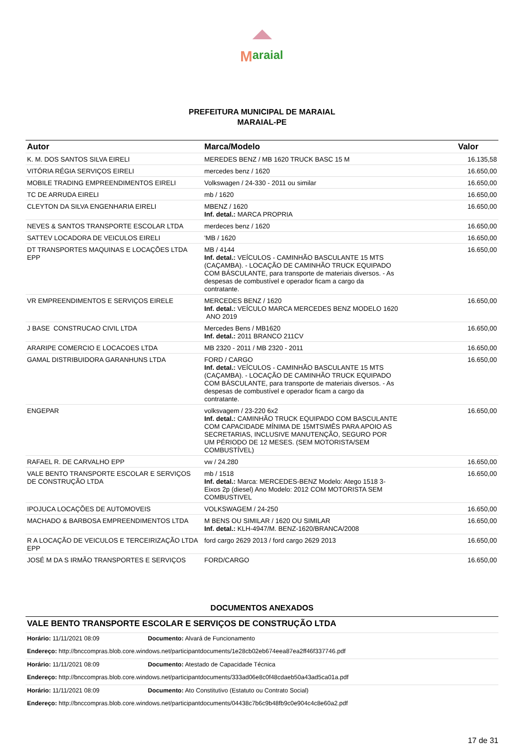M
araial
PREFEITURA MUNICIPAL DE MARAIAL
MARAIAL-PE
| Autor | Marca/Modelo | Valor |
| --- | --- | --- |
| K. M. DOS SANTOS SILVA EIRELI | MEREDES BENZ / MB 1620 TRUCK BASC 15 M | 16.135,58 |
| VITÓRIA RÉGIA SERVIÇOS EIRELI | mercedes benz / 1620 | 16.650,00 |
| MOBILE TRADING EMPREENDIMENTOS EIRELI | Volkswagen / 24-330 - 2011 ou similar | 16.650,00 |
| TC DE ARRUDA EIRELI | mb / 1620 | 16.650,00 |
| CLEYTON DA SILVA ENGENHARIA EIRELI | MBENZ / 1620 Inf. detal.: MARCA PROPRIA | 16.650,00 |
| NEVES & SANTOS TRANSPORTE ESCOLAR LTDA | merdeces benz / 1620 | 16.650,00 |
| SATTEV LOCADORA DE VEICULOS EIRELI | 'MB / 1620 | 16.650,00 |
| DT TRANSPORTES MAQUINAS E LOCAÇÕES LTDA EPP | MB / 4144 Inf. detal.: VEÍCULOS - CAMINHÃO BASCULANTE 15 MTS (CAÇAMBA). - LOCAÇÃO DE CAMINHÃO TRUCK EQUIPADO COM BÁSCULANTE, para transporte de materiais diversos. - As despesas de combustível e operador ficam a cargo da contratante. | 16.650,00 |
| VR EMPREENDIMENTOS E SERVIÇOS EIRELE | MERCEDES BENZ / 1620 Inf. detal.: VEÍCULO MARCA MERCEDES BENZ MODELO 1620 ANO 2019 | 16.650,00 |
| J BASE CONSTRUCAO CIVIL LTDA | Mercedes Bens / MB1620 Inf. detal.: 2011 BRANCO 211CV | 16.650,00 |
| ARARIPE COMERCIO E LOCACOES LTDA | MB 2320 - 2011 / MB 2320 - 2011 | 16.650,00 |
| GAMAL DISTRIBUIDORA GARANHUNS LTDA | FORD / CARGO Inf. detal.: VEÍCULOS - CAMINHÃO BASCULANTE 15 MTS (CAÇAMBA). - LOCAÇÃO DE CAMINHÃO TRUCK EQUIPADO COM BÁSCULANTE, para transporte de materiais diversos. - As despesas de combustível e operador ficam a cargo da contratante. | 16.650,00 |
| ENGEPAR | volksvagem / 23-220 6x2 Inf. detal.: CAMINHÃO TRUCK EQUIPADO COM BASCULANTE COM CAPACIDADE MÍNIMA DE 15MTS\MÊS PARA APOIO AS SECRETARIAS, INCLUSIVE MANUTENÇÃO, SEGURO POR UM PÉRIODO DE 12 MESES. (SEM MOTORISTA/SEM COMBUSTÍVEL) | 16.650,00 |
| RAFAEL R. DE CARVALHO EPP | vw / 24.280 | 16.650,00 |
| VALE BENTO TRANSPORTE ESCOLAR E SERVIÇOS DE CONSTRUÇÃO LTDA | mb / 1518 Inf. detal.: Marca: MERCEDES-BENZ Modelo: Atego 1518 3- Eixos 2p (diesel) Ano Modelo: 2012 COM MOTORISTA SEM COMBUSTIVEL | 16.650,00 |
| IPOJUCA LOCAÇÕES DE AUTOMOVEIS | VOLKSWAGEM / 24-250 | 16.650,00 |
| MACHADO & BARBOSA EMPREENDIMENTOS LTDA | M BENS OU SIMILAR / 1620 OU SIMILAR Inf. detal.: KLH-4947/M. BENZ-1620/BRANCA/2008 | 16.650,00 |
| R A LOCAÇÃO DE VEICULOS E TERCEIRIZAÇÃO LTDA EPP | ford cargo 2629 2013 / ford cargo 2629 2013 | 16.650,00 |
| JOSÉ M DA S IRMÃO TRANSPORTES E SERVIÇOS | FORD/CARGO | 16.650,00 |
DOCUMENTOS ANEXADOS
| VALE BENTO TRANSPORTE ESCOLAR E SERVIÇOS DE CONSTRUÇÃO LTDA | |
| Horário: 11/11/2021 08:09 | Documento: Alvará de Funcionamento |
| Endereço: http://bnccompras.blob.core.windows.net/participantdocuments/1e28cb02eb674eea87ea2ff46f337746.pdf | |
| Horário: 11/11/2021 08:09 | Documento: Atestado de Capacidade Técnica |
| Endereço: http://bnccompras.blob.core.windows.net/participantdocuments/333ad06e8c0f48cdaeb50a43ad5ca01a.pdf | |
| Horário: 11/11/2021 08:09 | Documento: Ato Constitutivo (Estatuto ou Contrato Social) |
| Endereço: http://bnccompras.blob.core.windows.net/participantdocuments/04438c7b6c9b48fb9c0e904c4c8e60a2.pdf | |
17 de 31